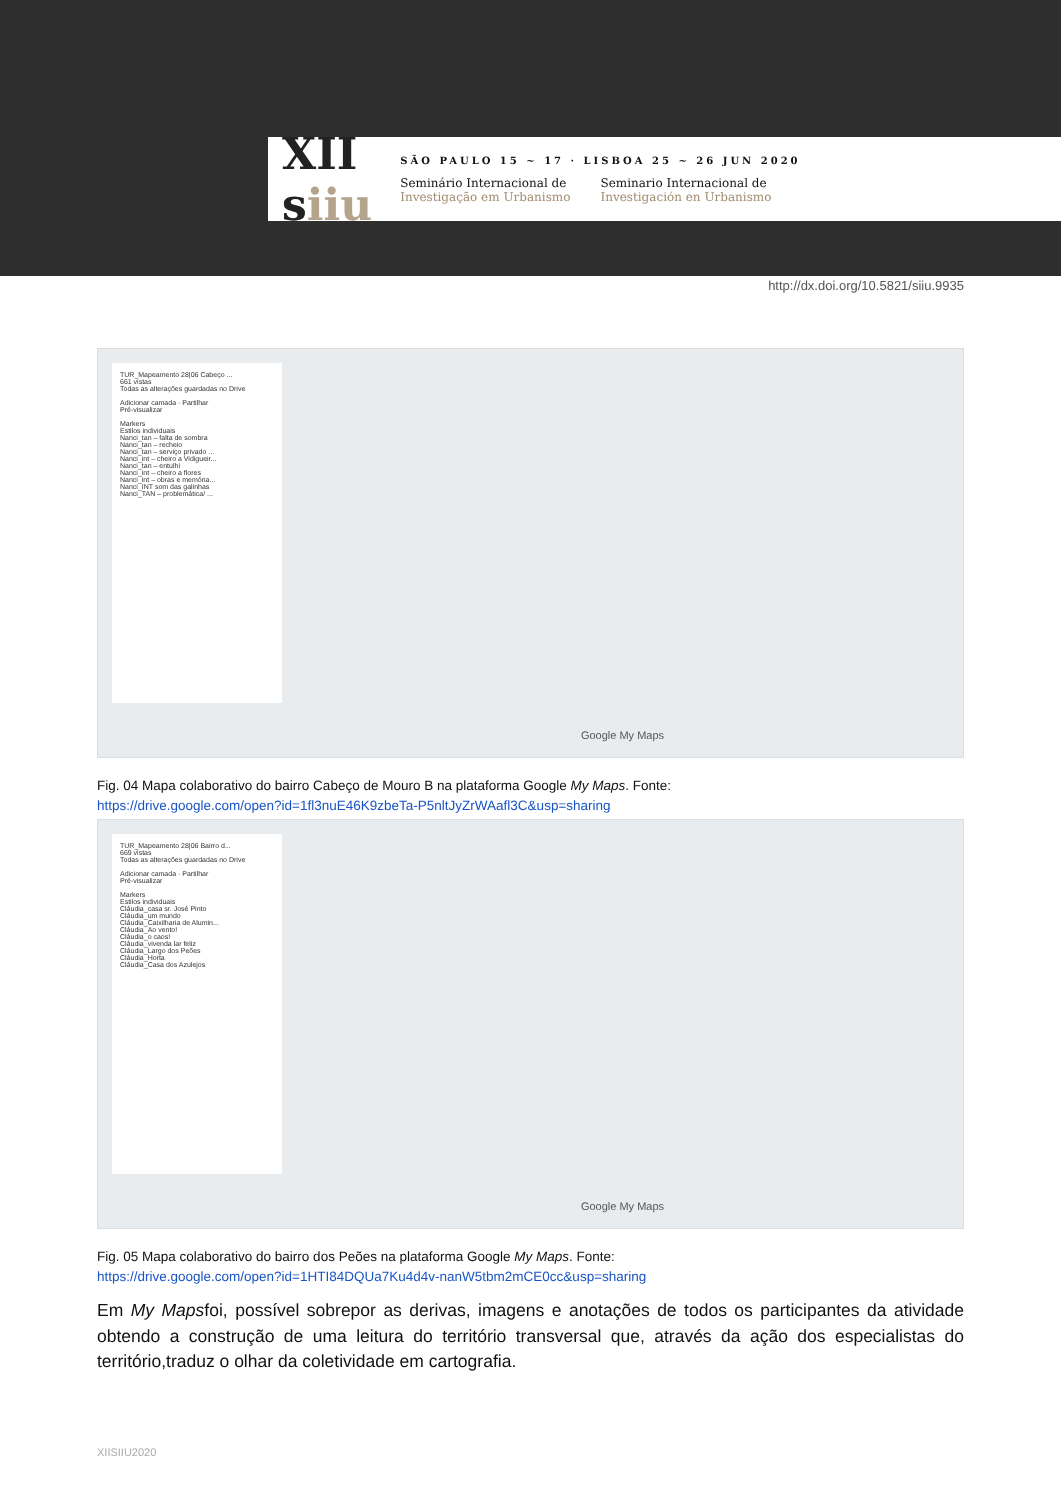XII
siiu
SÃO PAULO 15 ~ 17 · LISBOA 25 ~ 26 JUN 2020
Seminário Internacional de
Investigação em Urbanismo
Seminario Internacional de
Investigación en Urbanismo
http://dx.doi.org/10.5821/siiu.9935
TUR_Mapeamento 28|06 Cabeço ...
661 vistas
Todas as alterações guardadas no Drive
Adicionar camada · Partilhar
Pré-visualizar
Markers
Estilos individuais
Nanci_tan – falta de sombra
Nanci_tan – recheio
Nanci_tan – serviço privado ...
Nanci_int – cheiro a Vidigueir...
Nanci_tan – entulhi
Nanci_int – cheiro a flores
Nanci_int – obras e memória...
Nanci_INT som das galinhas
Nanci_TAN – problemática/ ...
Google My Maps
Fig. 04 Mapa colaborativo do bairro Cabeço de Mouro B na plataforma Google My Maps. Fonte:
https://drive.google.com/open?id=1fl3nuE46K9zbeTa-P5nltJyZrWAafl3C&usp=sharing
TUR_Mapeamento 28|06 Bairro d...
669 vistas
Todas as alterações guardadas no Drive
Adicionar camada · Partilhar
Pré-visualizar
Markers
Estilos individuais
Cláudia_casa sr. José Pinto
Cláudia_um mundo
Cláudia_Caixilharia de Alumin...
Cláudia_Ao vento!
Cláudia_o caos!
Cláudia_vivenda lar feliz
Cláudia_Largo dos Peões
Cláudia_Horta
Cláudia_Casa dos Azulejos
Google My Maps
Fig. 05 Mapa colaborativo do bairro dos Peões na plataforma Google My Maps. Fonte:
https://drive.google.com/open?id=1HTI84DQUa7Ku4d4v-nanW5tbm2mCE0cc&usp=sharing
Em My Mapsfoi, possível sobrepor as derivas, imagens e anotações de todos os participantes da atividade obtendo a construção de uma leitura do território transversal que, através da ação dos especialistas do território,traduz o olhar da coletividade em cartografia.
XIISIIU2020